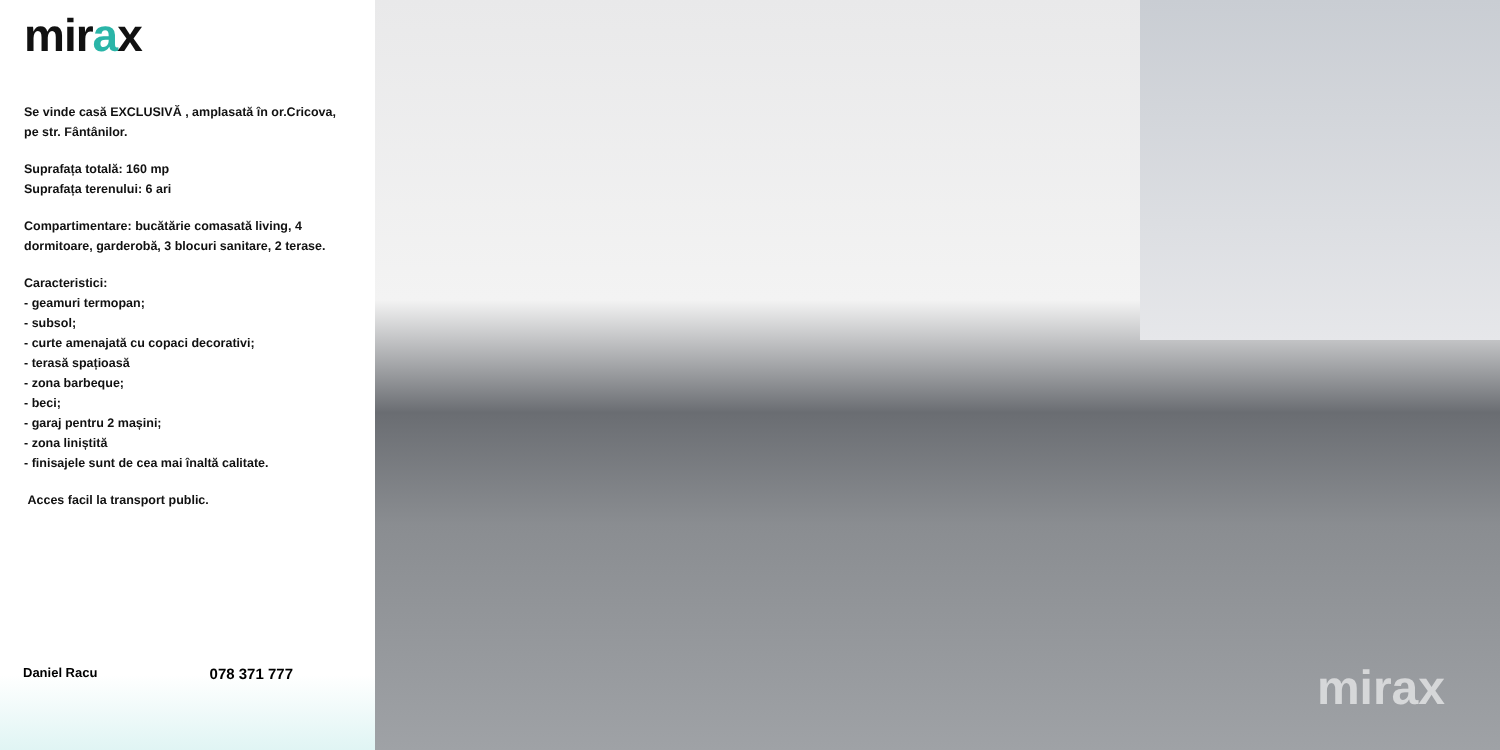mirax
Se vinde casă EXCLUSIVĂ , amplasată în or.Cricova, pe str. Fântânilor.
Suprafața totală: 160 mp
Suprafața terenului: 6 ari
Compartimentare: bucătărie comasată living, 4 dormitoare, garderobă, 3 blocuri sanitare, 2 terase.
Caracteristici:
- geamuri termopan;
- subsol;
- curte amenajată cu copaci decorativi;
- terasă spațioasă
- zona barbeque;
- beci;
- garaj pentru 2 mașini;
- zona liniștită
- finisajele sunt de cea mai înaltă calitate.
Acces facil la transport public.
Daniel Racu 078 371 777
mirax